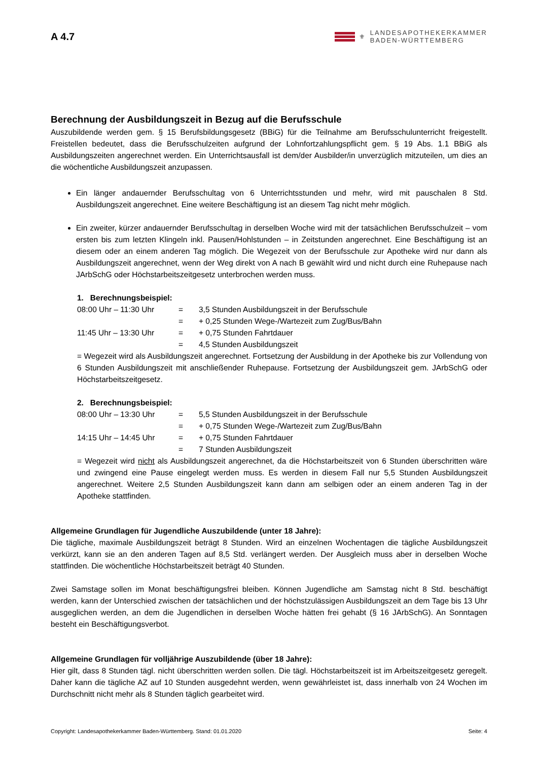A 4.7
⚜
LANDESAPOTHEKERKAMMER
BADEN-WÜRTTEMBERG
Berechnung der Ausbildungszeit in Bezug auf die Berufsschule
Auszubildende werden gem. § 15 Berufsbildungsgesetz (BBiG) für die Teilnahme am Berufsschulunterricht freigestellt. Freistellen bedeutet, dass die Berufsschulzeiten aufgrund der Lohnfortzahlungspflicht gem. § 19 Abs. 1.1 BBiG als Ausbildungszeiten angerechnet werden. Ein Unterrichtsausfall ist dem/der Ausbilder/in unverzüglich mitzuteilen, um dies an die wöchentliche Ausbildungszeit anzupassen.
Ein länger andauernder Berufsschultag von 6 Unterrichtsstunden und mehr, wird mit pauschalen 8 Std. Ausbildungszeit angerechnet. Eine weitere Beschäftigung ist an diesem Tag nicht mehr möglich.
Ein zweiter, kürzer andauernder Berufsschultag in derselben Woche wird mit der tatsächlichen Berufsschulzeit – vom ersten bis zum letzten Klingeln inkl. Pausen/Hohlstunden – in Zeitstunden angerechnet. Eine Beschäftigung ist an diesem oder an einem anderen Tag möglich. Die Wegezeit von der Berufsschule zur Apotheke wird nur dann als Ausbildungszeit angerechnet, wenn der Weg direkt von A nach B gewählt wird und nicht durch eine Ruhepause nach JArbSchG oder Höchstarbeitszeitgesetz unterbrochen werden muss.
1. Berechnungsbeispiel:
| 08:00 Uhr – 11:30 Uhr | = | 3,5 Stunden Ausbildungszeit in der Berufsschule |
| | = | + 0,25 Stunden Wege-/Wartezeit zum Zug/Bus/Bahn |
| 11:45 Uhr – 13:30 Uhr | = | + 0,75 Stunden Fahrtdauer |
| | = | 4,5 Stunden Ausbildungszeit |
= Wegezeit wird als Ausbildungszeit angerechnet. Fortsetzung der Ausbildung in der Apotheke bis zur Vollendung von 6 Stunden Ausbildungszeit mit anschließender Ruhepause. Fortsetzung der Ausbildungszeit gem. JArbSchG oder Höchstarbeitszeitgesetz.
2. Berechnungsbeispiel:
| 08:00 Uhr – 13:30 Uhr | = | 5,5 Stunden Ausbildungszeit in der Berufsschule |
| | = | + 0,75 Stunden Wege-/Wartezeit zum Zug/Bus/Bahn |
| 14:15 Uhr – 14:45 Uhr | = | + 0,75 Stunden Fahrtdauer |
| | = | 7 Stunden Ausbildungszeit |
= Wegezeit wird nicht als Ausbildungszeit angerechnet, da die Höchstarbeitszeit von 6 Stunden überschritten wäre und zwingend eine Pause eingelegt werden muss. Es werden in diesem Fall nur 5,5 Stunden Ausbildungszeit angerechnet. Weitere 2,5 Stunden Ausbildungszeit kann dann am selbigen oder an einem anderen Tag in der Apotheke stattfinden.
Allgemeine Grundlagen für Jugendliche Auszubildende (unter 18 Jahre):
Die tägliche, maximale Ausbildungszeit beträgt 8 Stunden. Wird an einzelnen Wochentagen die tägliche Ausbildungszeit verkürzt, kann sie an den anderen Tagen auf 8,5 Std. verlängert werden. Der Ausgleich muss aber in derselben Woche stattfinden. Die wöchentliche Höchstarbeitszeit beträgt 40 Stunden.
Zwei Samstage sollen im Monat beschäftigungsfrei bleiben. Können Jugendliche am Samstag nicht 8 Std. beschäftigt werden, kann der Unterschied zwischen der tatsächlichen und der höchstzulässigen Ausbildungszeit an dem Tage bis 13 Uhr ausgeglichen werden, an dem die Jugendlichen in derselben Woche hätten frei gehabt (§ 16 JArbSchG). An Sonntagen besteht ein Beschäftigungsverbot.
Allgemeine Grundlagen für volljährige Auszubildende (über 18 Jahre):
Hier gilt, dass 8 Stunden tägl. nicht überschritten werden sollen. Die tägl. Höchstarbeitszeit ist im Arbeitszeitgesetz geregelt. Daher kann die tägliche AZ auf 10 Stunden ausgedehnt werden, wenn gewährleistet ist, dass innerhalb von 24 Wochen im Durchschnitt nicht mehr als 8 Stunden täglich gearbeitet wird.
Copyright: Landesapothekerkammer Baden-Württemberg. Stand: 01.01.2020 Seite: 4